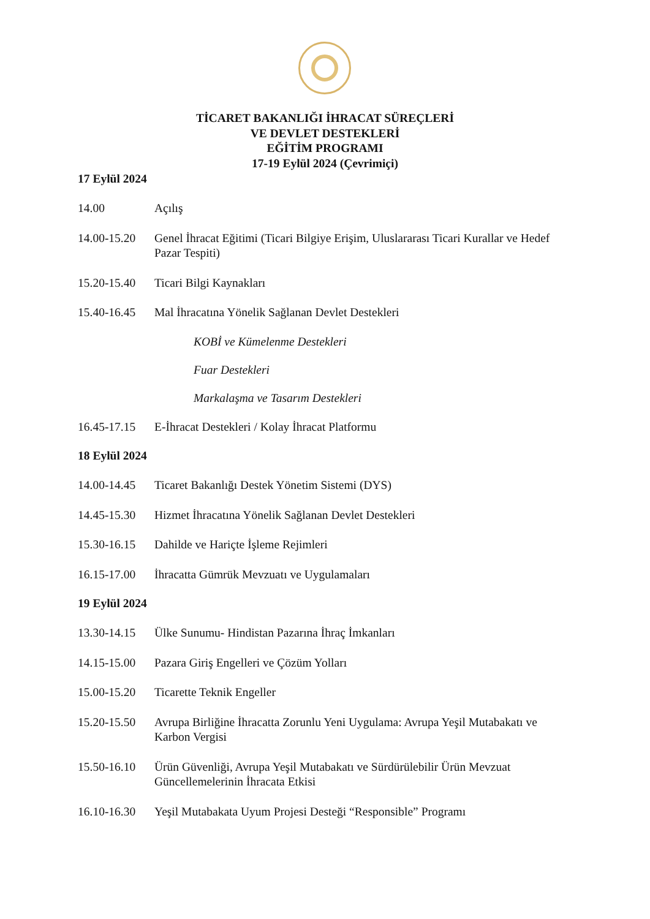TİCARET BAKANLIĞI İHRACAT SÜREÇLERİ
VE DEVLET DESTEKLERİ
EĞİTİM PROGRAMI
17-19 Eylül 2024 (Çevrimiçi)
17 Eylül 2024
14.00 Açılış
14.00-15.20 Genel İhracat Eğitimi (Ticari Bilgiye Erişim, Uluslararası Ticari Kurallar ve Hedef Pazar Tespiti)
15.20-15.40 Ticari Bilgi Kaynakları
15.40-16.45 Mal İhracatına Yönelik Sağlanan Devlet Destekleri
KOBİ ve Kümelenme Destekleri
Fuar Destekleri
Markalaşma ve Tasarım Destekleri
16.45-17.15 E-İhracat Destekleri / Kolay İhracat Platformu
18 Eylül 2024
14.00-14.45 Ticaret Bakanlığı Destek Yönetim Sistemi (DYS)
14.45-15.30 Hizmet İhracatına Yönelik Sağlanan Devlet Destekleri
15.30-16.15 Dahilde ve Hariçte İşleme Rejimleri
16.15-17.00 İhracatta Gümrük Mevzuatı ve Uygulamaları
19 Eylül 2024
13.30-14.15 Ülke Sunumu- Hindistan Pazarına İhraç İmkanları
14.15-15.00 Pazara Giriş Engelleri ve Çözüm Yolları
15.00-15.20 Ticarette Teknik Engeller
15.20-15.50 Avrupa Birliğine İhracatta Zorunlu Yeni Uygulama: Avrupa Yeşil Mutabakatı ve Karbon Vergisi
15.50-16.10 Ürün Güvenliği, Avrupa Yeşil Mutabakatı ve Sürdürülebilir Ürün Mevzuat Güncellemelerinin İhracata Etkisi
16.10-16.30 Yeşil Mutabakata Uyum Projesi Desteği “Responsible” Programı